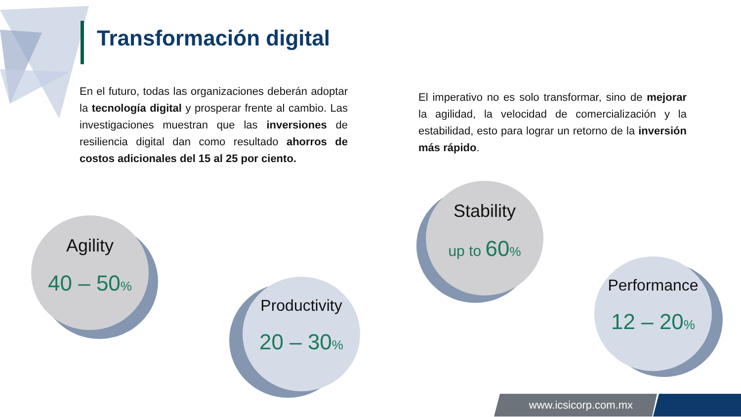Transformación digital
En el futuro, todas las organizaciones deberán adoptar la tecnología digital y prosperar frente al cambio. Las investigaciones muestran que las inversiones de resiliencia digital dan como resultado ahorros de costos adicionales del 15 al 25 por ciento.
El imperativo no es solo transformar, sino de mejorar la agilidad, la velocidad de comercialización y la estabilidad, esto para lograr un retorno de la inversión más rápido.
Agility
40 – 50%
Productivity
20 – 30%
Stability
up to 60%
Performance
12 – 20%
www.icsicorp.com.mx